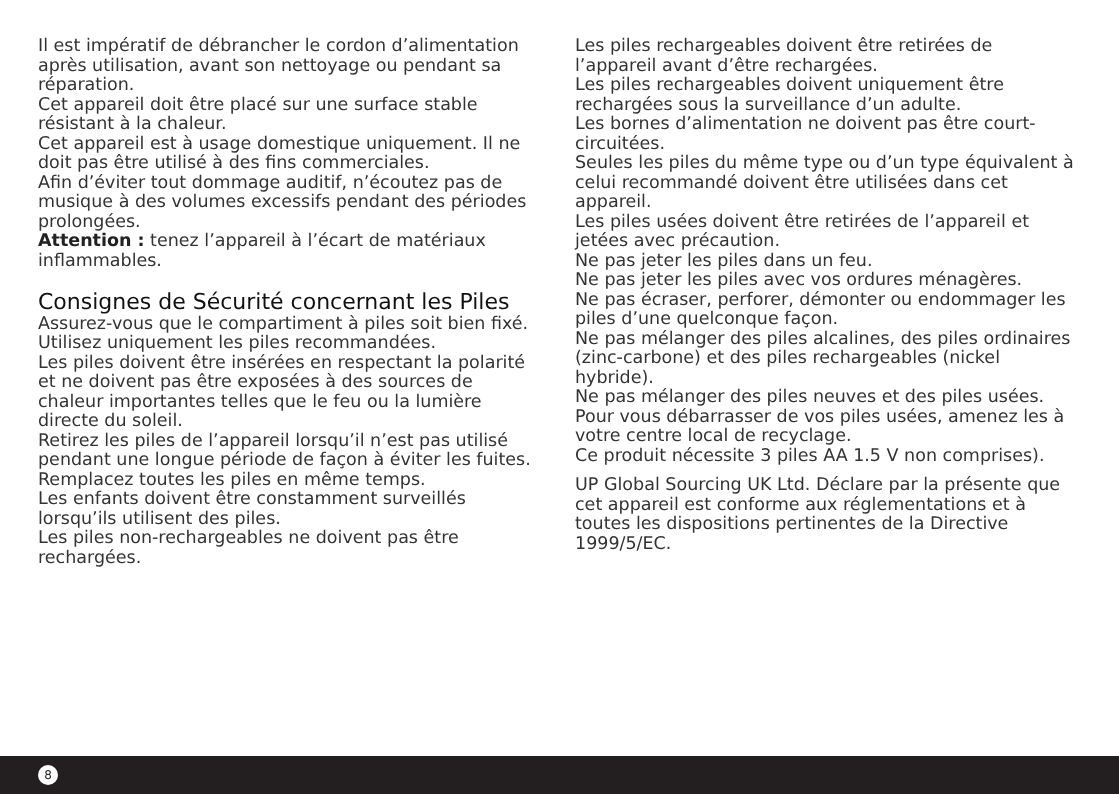Il est impératif de débrancher le cordon d’alimentation après utilisation, avant son nettoyage ou pendant sa réparation.
Cet appareil doit être placé sur une surface stable résistant à la chaleur.
Cet appareil est à usage domestique uniquement. Il ne doit pas être utilisé à des fins commerciales.
Afin d’éviter tout dommage auditif, n’écoutez pas de musique à des volumes excessifs pendant des périodes prolongées.
Attention : tenez l’appareil à l’écart de matériaux inflammables.
Consignes de Sécurité concernant les Piles
Assurez-vous que le compartiment à piles soit bien fixé.
Utilisez uniquement les piles recommandées.
Les piles doivent être insérées en respectant la polarité et ne doivent pas être exposées à des sources de chaleur importantes telles que le feu ou la lumière directe du soleil.
Retirez les piles de l’appareil lorsqu’il n’est pas utilisé pendant une longue période de façon à éviter les fuites.
Remplacez toutes les piles en même temps.
Les enfants doivent être constamment surveillés lorsqu’ils utilisent des piles.
Les piles non-rechargeables ne doivent pas être rechargées.
Les piles rechargeables doivent être retirées de l’appareil avant d’être rechargées.
Les piles rechargeables doivent uniquement être rechargées sous la surveillance d’un adulte.
Les bornes d’alimentation ne doivent pas être court-circuitées.
Seules les piles du même type ou d’un type équivalent à celui recommandé doivent être utilisées dans cet appareil.
Les piles usées doivent être retirées de l’appareil et jetées avec précaution.
Ne pas jeter les piles dans un feu.
Ne pas jeter les piles avec vos ordures ménagères.
Ne pas écraser, perforer, démonter ou endommager les piles d’une quelconque façon.
Ne pas mélanger des piles alcalines, des piles ordinaires (zinc-carbone) et des piles rechargeables (nickel hybride).
Ne pas mélanger des piles neuves et des piles usées.
Pour vous débarrasser de vos piles usées, amenez les à votre centre local de recyclage.
Ce produit nécessite 3 piles AA 1.5 V non comprises).
UP Global Sourcing UK Ltd. Déclare par la présente que cet appareil est conforme aux réglementations et à toutes les dispositions pertinentes de la Directive 1999/5/EC.
8